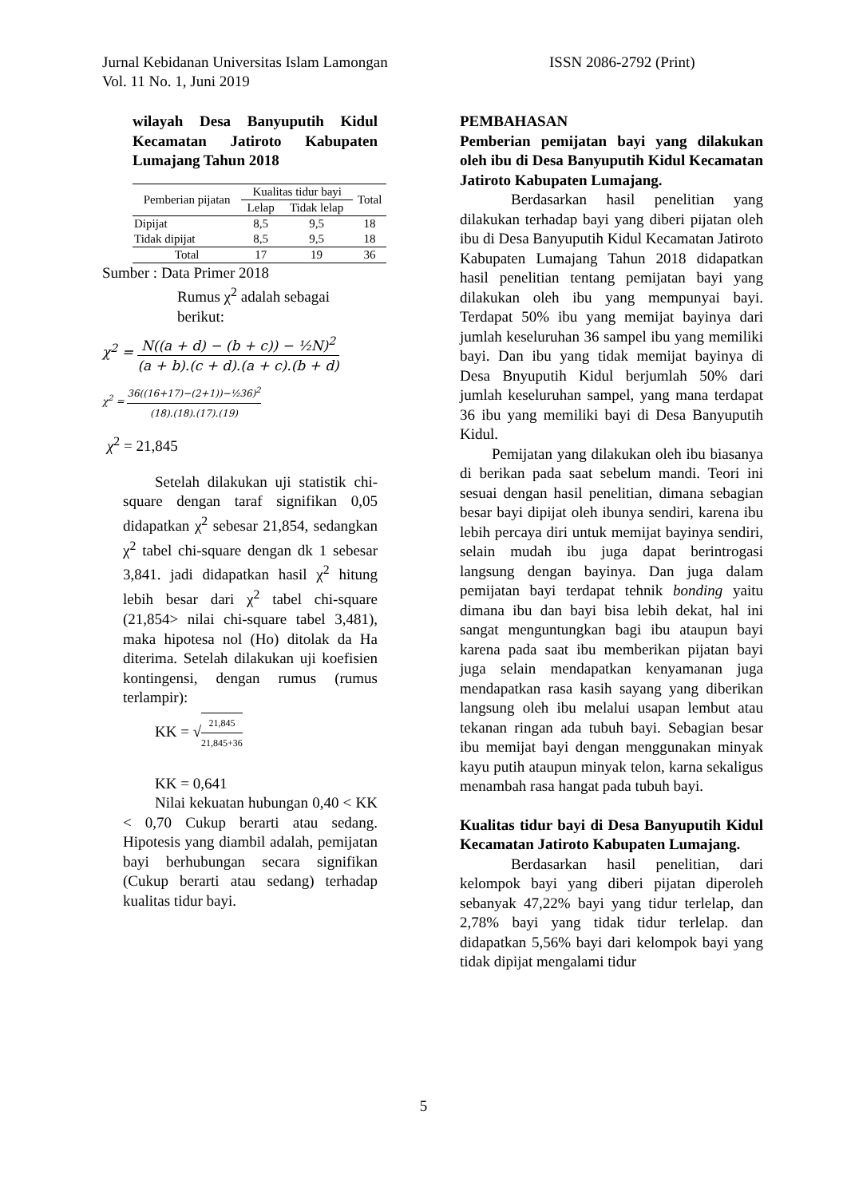Jurnal Kebidanan Universitas Islam Lamongan ISSN 2086-2792 (Print)
Vol. 11 No. 1, Juni 2019
wilayah Desa Banyuputih Kidul Kecamatan Jatiroto Kabupaten Lumajang Tahun 2018
| Pemberian pijatan | Kualitas tidur bayi | | Total |
| --- | --- | --- | --- |
| | Lelap | Tidak lelap | |
| Dipijat | 8,5 | 9,5 | 18 |
| Tidak dipijat | 8,5 | 9,5 | 18 |
| Total | 17 | 19 | 36 |
Sumber : Data Primer 2018
Rumus χ<sup>2</sup> adalah sebagai
berikut:
χ<sup>2</sup> = N((a + d) − (b + c)) − ½N)<sup>2</sup> (a + b).(c + d).(a + c).(b + d)
χ<sup>2</sup> = 36((16+17)−(2+1))−½36)<sup>2</sup> (18).(18).(17).(19)
χ<sup>2</sup> = 21,845
Setelah dilakukan uji statistik chi-square dengan taraf signifikan 0,05 didapatkan χ<sup>2</sup> sebesar 21,854, sedangkan χ<sup>2</sup> tabel chi-square dengan dk 1 sebesar 3,841. jadi didapatkan hasil χ<sup>2</sup> hitung lebih besar dari χ<sup>2</sup> tabel chi-square (21,854> nilai chi-square tabel 3,481), maka hipotesa nol (Ho) ditolak da Ha diterima. Setelah dilakukan uji koefisien kontingensi, dengan rumus (rumus terlampir):
KK = √21,845 21,845+36
KK = 0,641
Nilai kekuatan hubungan 0,40 < KK < 0,70 Cukup berarti atau sedang. Hipotesis yang diambil adalah, pemijatan bayi berhubungan secara signifikan (Cukup berarti atau sedang) terhadap kualitas tidur bayi.
PEMBAHASAN
Pemberian pemijatan bayi yang dilakukan oleh ibu di Desa Banyuputih Kidul Kecamatan Jatiroto Kabupaten Lumajang.
Berdasarkan hasil penelitian yang dilakukan terhadap bayi yang diberi pijatan oleh ibu di Desa Banyuputih Kidul Kecamatan Jatiroto Kabupaten Lumajang Tahun 2018 didapatkan hasil penelitian tentang pemijatan bayi yang dilakukan oleh ibu yang mempunyai bayi. Terdapat 50% ibu yang memijat bayinya dari jumlah keseluruhan 36 sampel ibu yang memiliki bayi. Dan ibu yang tidak memijat bayinya di Desa Bnyuputih Kidul berjumlah 50% dari jumlah keseluruhan sampel, yang mana terdapat 36 ibu yang memiliki bayi di Desa Banyuputih Kidul.
Pemijatan yang dilakukan oleh ibu biasanya di berikan pada saat sebelum mandi. Teori ini sesuai dengan hasil penelitian, dimana sebagian besar bayi dipijat oleh ibunya sendiri, karena ibu lebih percaya diri untuk memijat bayinya sendiri, selain mudah ibu juga dapat berintrogasi langsung dengan bayinya. Dan juga dalam pemijatan bayi terdapat tehnik bonding yaitu dimana ibu dan bayi bisa lebih dekat, hal ini sangat menguntungkan bagi ibu ataupun bayi karena pada saat ibu memberikan pijatan bayi juga selain mendapatkan kenyamanan juga mendapatkan rasa kasih sayang yang diberikan langsung oleh ibu melalui usapan lembut atau tekanan ringan ada tubuh bayi. Sebagian besar ibu memijat bayi dengan menggunakan minyak kayu putih ataupun minyak telon, karna sekaligus menambah rasa hangat pada tubuh bayi.
Kualitas tidur bayi di Desa Banyuputih Kidul Kecamatan Jatiroto Kabupaten Lumajang.
Berdasarkan hasil penelitian, dari kelompok bayi yang diberi pijatan diperoleh sebanyak 47,22% bayi yang tidur terlelap, dan 2,78% bayi yang tidak tidur terlelap. dan didapatkan 5,56% bayi dari kelompok bayi yang tidak dipijat mengalami tidur
5